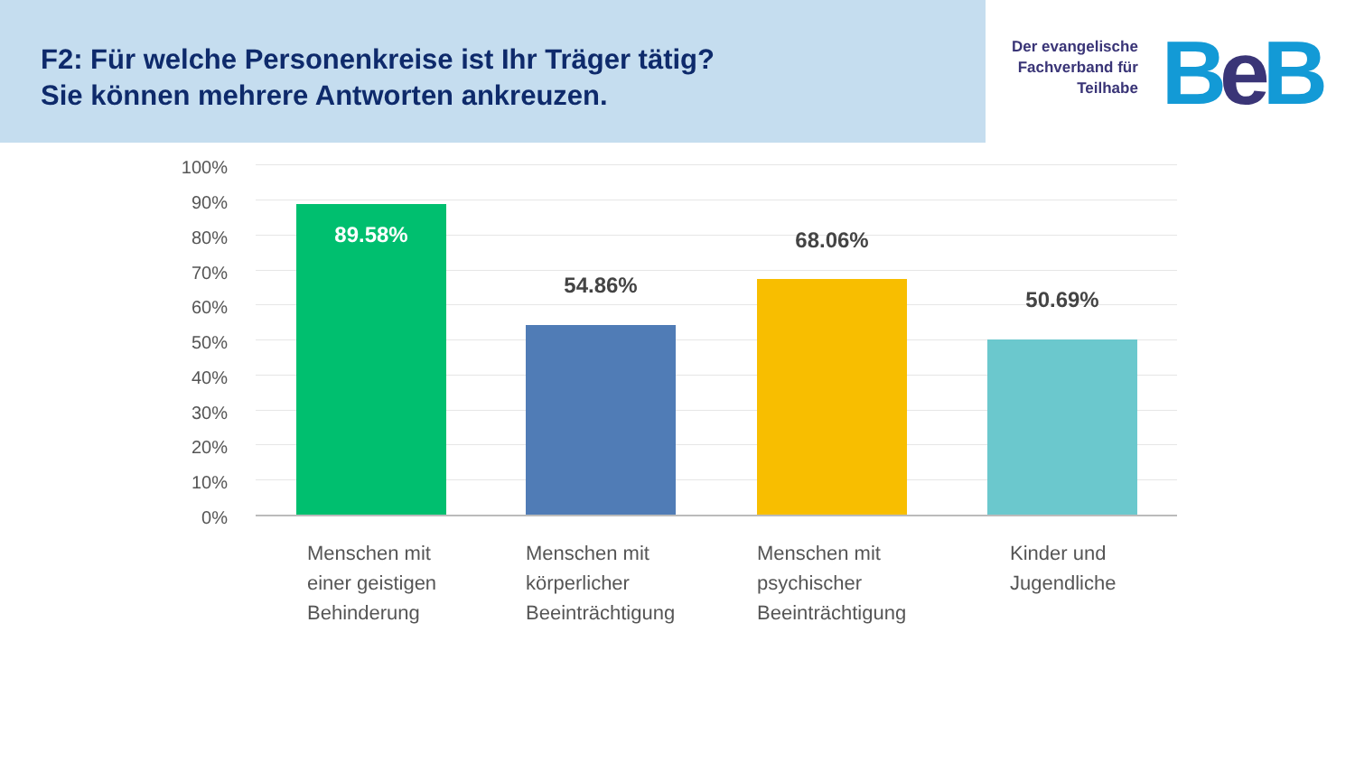F2: Für welche Personenkreise ist Ihr Träger tätig?
Sie können mehrere Antworten ankreuzen.
Der evangelische
Fachverband für
Teilhabe
BeB
100%
90%
80%
70%
60%
50%
40%
30%
20%
10%
0%
89.58%
54.86%
68.06%
50.69%
Menschen mit
einer geistigen
Behinderung
Menschen mit
körperlicher
Beeinträchtigung
Menschen mit
psychischer
Beeinträchtigung
Kinder und
Jugendliche